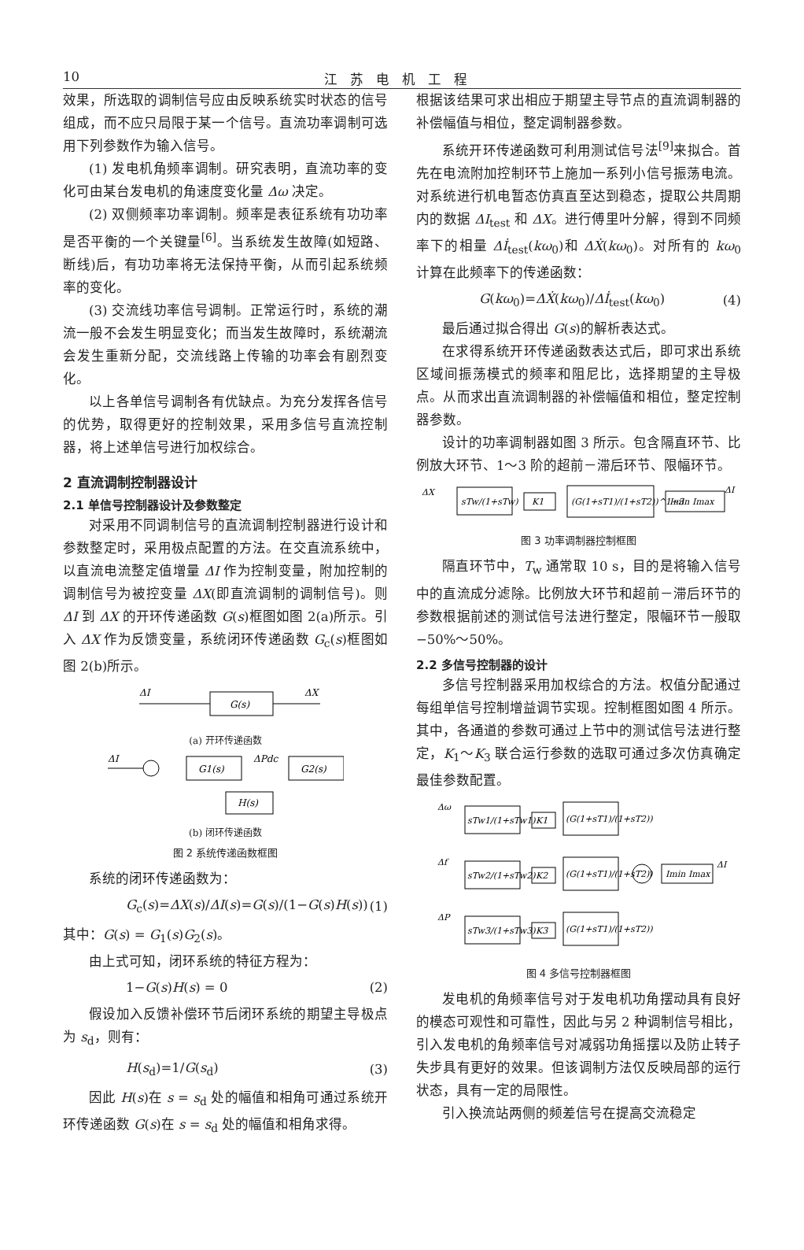10 江苏电机工程
效果，所选取的调制信号应由反映系统实时状态的信号组成，而不应只局限于某一个信号。直流功率调制可选用下列参数作为输入信号。
(1) 发电机角频率调制。研究表明，直流功率的变化可由某台发电机的角速度变化量 Δω 决定。
(2) 双侧频率功率调制。频率是表征系统有功功率是否平衡的一个关键量<sup>[6]</sup>。当系统发生故障(如短路、断线)后，有功功率将无法保持平衡，从而引起系统频率的变化。
(3) 交流线功率信号调制。正常运行时，系统的潮流一般不会发生明显变化；而当发生故障时，系统潮流会发生重新分配，交流线路上传输的功率会有剧烈变化。
以上各单信号调制各有优缺点。为充分发挥各信号的优势，取得更好的控制效果，采用多信号直流控制器，将上述单信号进行加权综合。
2 直流调制控制器设计
2.1 单信号控制器设计及参数整定
对采用不同调制信号的直流调制控制器进行设计和参数整定时，采用极点配置的方法。在交直流系统中，以直流电流整定值增量 ΔI 作为控制变量，附加控制的调制信号为被控变量 ΔX(即直流调制的调制信号)。则 ΔI 到 ΔX 的开环传递函数 G(s)框图如图 2(a)所示。引入 ΔX 作为反馈变量，系统闭环传递函数 G<sub>c</sub>(s)框图如图 2(b)所示。
ΔI
G(s)
ΔX
(a) 开环传递函数
ΔI
G1(s)
ΔPdc
G2(s)
H(s)
(b) 闭环传递函数
图 2 系统传递函数框图
系统的闭环传递函数为：
G<sub>c</sub>(s)=ΔX(s)/ΔI(s)=G(s)/(1−G(s)H(s)) (1)
其中：G(s) = G<sub>1</sub>(s)G<sub>2</sub>(s)。
由上式可知，闭环系统的特征方程为：
1−G(s)H(s) = 0 (2)
假设加入反馈补偿环节后闭环系统的期望主导极点为 s<sub>d</sub>，则有：
H(s<sub>d</sub>)=1/G(s<sub>d</sub>) (3)
因此 H(s)在 s = s<sub>d</sub> 处的幅值和相角可通过系统开环传递函数 G(s)在 s = s<sub>d</sub> 处的幅值和相角求得。
根据该结果可求出相应于期望主导节点的直流调制器的补偿幅值与相位，整定调制器参数。
系统开环传递函数可利用测试信号法<sup>[9]</sup>来拟合。首先在电流附加控制环节上施加一系列小信号振荡电流。对系统进行机电暂态仿真直至达到稳态，提取公共周期内的数据 ΔI<sub>test</sub> 和 ΔX。进行傅里叶分解，得到不同频率下的相量 Δİ<sub>test</sub>(kω<sub>0</sub>)和 ΔẊ(kω<sub>0</sub>)。对所有的 kω<sub>0</sub> 计算在此频率下的传递函数：
G(kω<sub>0</sub>)=ΔẊ(kω<sub>0</sub>)/Δİ<sub>test</sub>(kω<sub>0</sub>) (4)
最后通过拟合得出 G(s)的解析表达式。
在求得系统开环传递函数表达式后，即可求出系统区域间振荡模式的频率和阻尼比，选择期望的主导极点。从而求出直流调制器的补偿幅值和相位，整定控制器参数。
设计的功率调制器如图 3 所示。包含隔直环节、比例放大环节、1～3 阶的超前－滞后环节、限幅环节。
ΔX
sTw/(1+sTw)
K1
(G(1+sT1)/(1+sT2))^1~3
Imin Imax
ΔI
图 3 功率调制器控制框图
隔直环节中，T<sub>w</sub> 通常取 10 s，目的是将输入信号中的直流成分滤除。比例放大环节和超前－滞后环节的参数根据前述的测试信号法进行整定，限幅环节一般取−50%～50%。
2.2 多信号控制器的设计
多信号控制器采用加权综合的方法。权值分配通过每组单信号控制增益调节实现。控制框图如图 4 所示。其中，各通道的参数可通过上节中的测试信号法进行整定，K<sub>1</sub>～K<sub>3</sub> 联合运行参数的选取可通过多次仿真确定最佳参数配置。
Δω
sTw1/(1+sTw1)
K1
(G(1+sT1)/(1+sT2))
Δf
sTw2/(1+sTw2)
K2
(G(1+sT1)/(1+sT2))
Imin Imax
ΔI
ΔP
sTw3/(1+sTw3)
K3
(G(1+sT1)/(1+sT2))
图 4 多信号控制器框图
发电机的角频率信号对于发电机功角摆动具有良好的模态可观性和可靠性，因此与另 2 种调制信号相比，引入发电机的角频率信号对减弱功角摇摆以及防止转子失步具有更好的效果。但该调制方法仅反映局部的运行状态，具有一定的局限性。
引入换流站两侧的频差信号在提高交流稳定